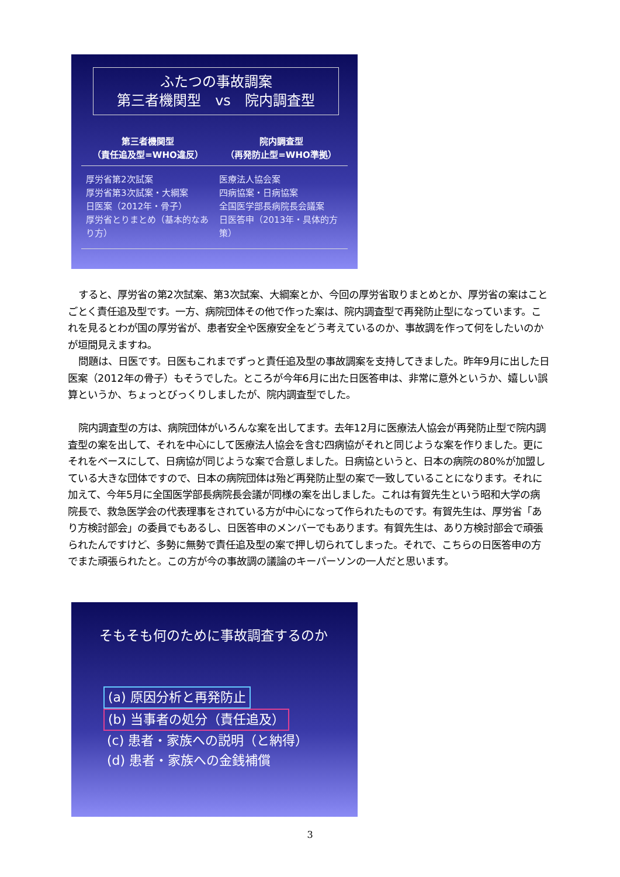ふたつの事故調案
第三者機関型　vs　院内調査型
第三者機関型
（責任追及型=WHO違反）
院内調査型
（再発防止型=WHO準拠）
厚労省第2次試案
厚労省第3次試案・大綱案
日医案（2012年・骨子）
厚労省とりまとめ（基本的なあり方）
医療法人協会案
四病協案・日病協案
全国医学部長病院長会議案
日医答申（2013年・具体的方策）
すると、厚労省の第2次試案、第3次試案、大綱案とか、今回の厚労省取りまとめとか、厚労省の案はことごとく責任追及型です。一方、病院団体その他で作った案は、院内調査型で再発防止型になっています。これを見るとわが国の厚労省が、患者安全や医療安全をどう考えているのか、事故調を作って何をしたいのかが垣間見えますね。
問題は、日医です。日医もこれまでずっと責任追及型の事故調案を支持してきました。昨年9月に出した日医案（2012年の骨子）もそうでした。ところが今年6月に出た日医答申は、非常に意外というか、嬉しい誤算というか、ちょっとびっくりしましたが、院内調査型でした。
院内調査型の方は、病院団体がいろんな案を出してます。去年12月に医療法人協会が再発防止型で院内調査型の案を出して、それを中心にして医療法人協会を含む四病協がそれと同じような案を作りました。更にそれをベースにして、日病協が同じような案で合意しました。日病協というと、日本の病院の80%が加盟している大きな団体ですので、日本の病院団体は殆ど再発防止型の案で一致していることになります。それに加えて、今年5月に全国医学部長病院長会議が同様の案を出しました。これは有賀先生という昭和大学の病院長で、救急医学会の代表理事をされている方が中心になって作られたものです。有賀先生は、厚労省「あり方検討部会」の委員でもあるし、日医答申のメンバーでもあります。有賀先生は、あり方検討部会で頑張られたんですけど、多勢に無勢で責任追及型の案で押し切られてしまった。それで、こちらの日医答申の方でまた頑張られたと。この方が今の事故調の議論のキーパーソンの一人だと思います。
そもそも何のために事故調査するのか
(a) 原因分析と再発防止
(b) 当事者の処分（責任追及）
(c) 患者・家族への説明（と納得）
(d) 患者・家族への金銭補償
3